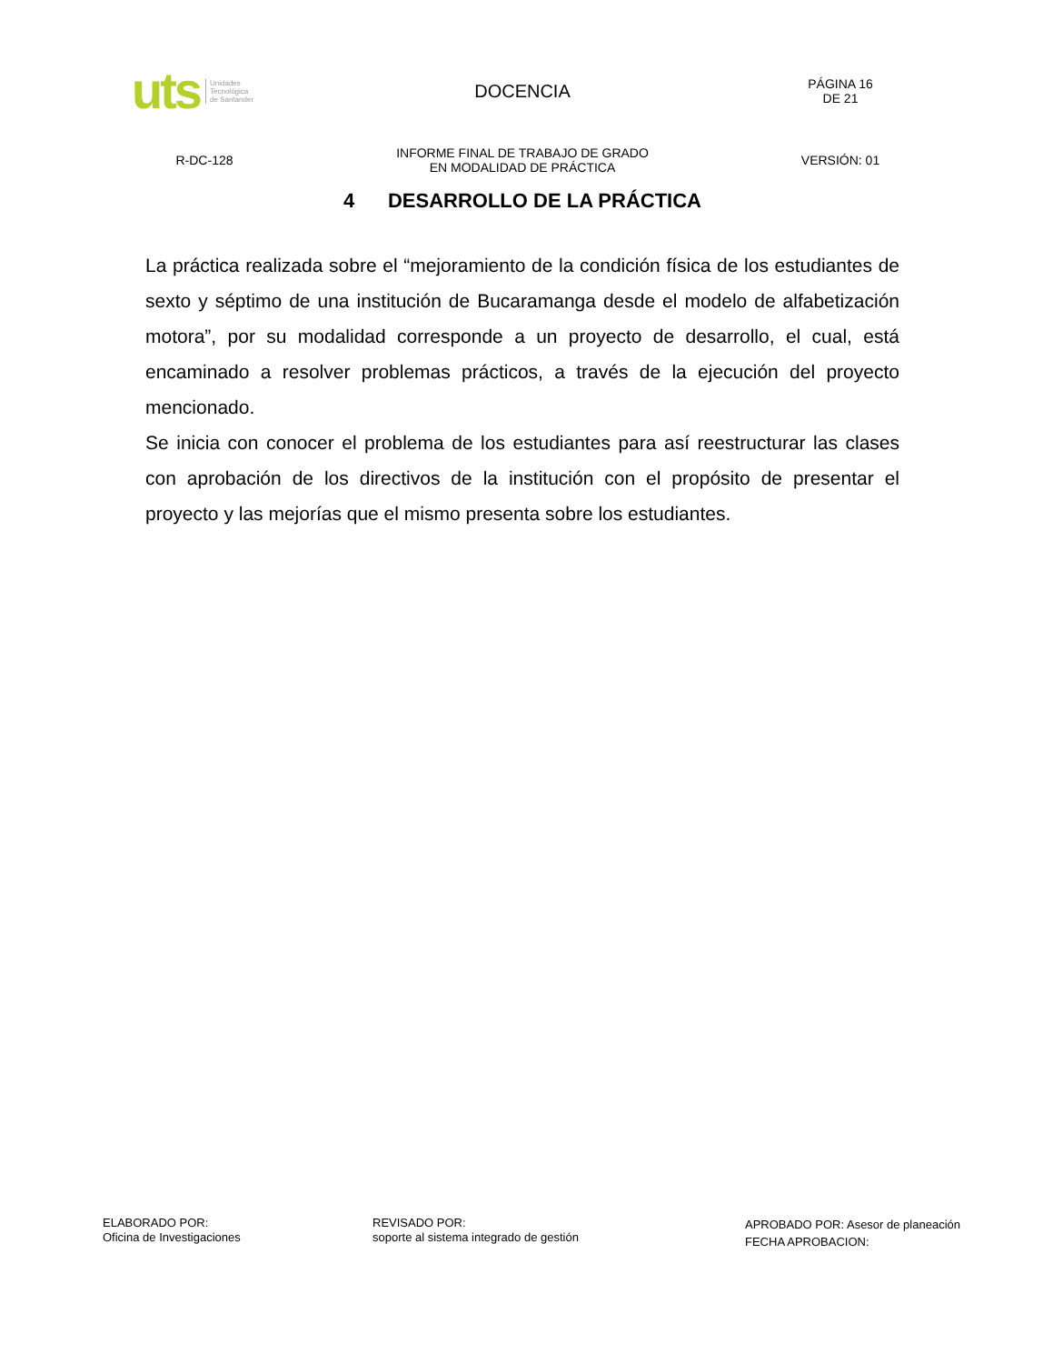uts Unidades
Tecnológica
de Santander
DOCENCIA
PÁGINA 16
DE 21
R-DC-128
INFORME FINAL DE TRABAJO DE GRADO
EN MODALIDAD DE PRÁCTICA
VERSIÓN: 01
4 DESARROLLO DE LA PRÁCTICA
La práctica realizada sobre el “mejoramiento de la condición física de los estudiantes de sexto y séptimo de una institución de Bucaramanga desde el modelo de alfabetización motora”, por su modalidad corresponde a un proyecto de desarrollo, el cual, está encaminado a resolver problemas prácticos, a través de la ejecución del proyecto mencionado.
Se inicia con conocer el problema de los estudiantes para así reestructurar las clases con aprobación de los directivos de la institución con el propósito de presentar el proyecto y las mejorías que el mismo presenta sobre los estudiantes.
ELABORADO POR:
Oficina de Investigaciones
REVISADO POR:
soporte al sistema integrado de gestión
APROBADO POR: Asesor de planeación
FECHA APROBACION: